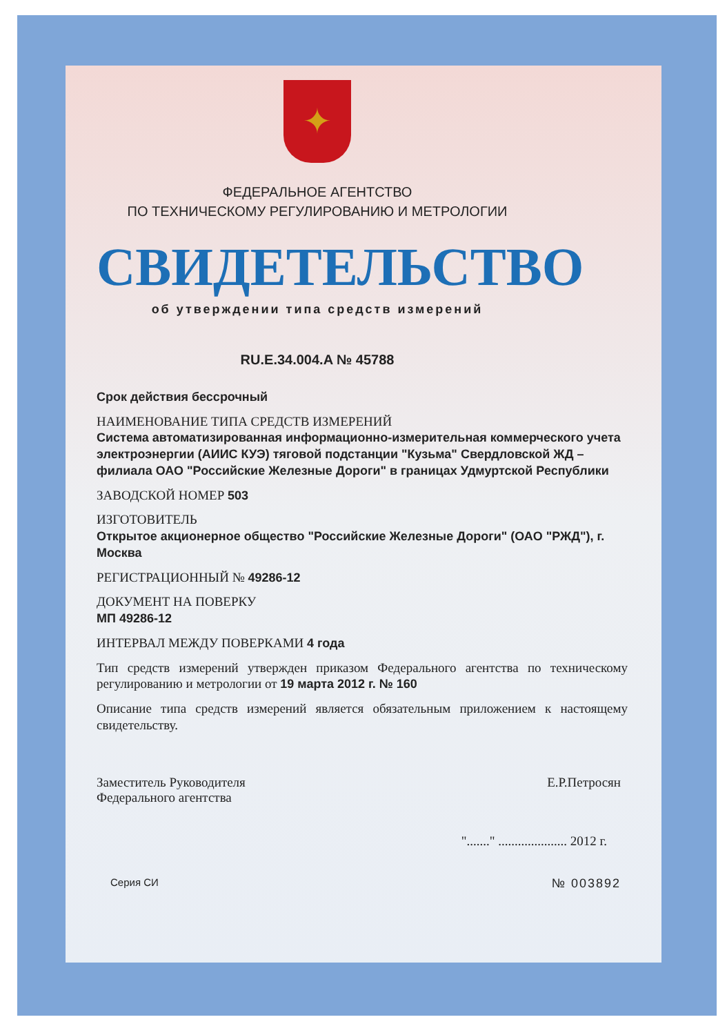✦
ФЕДЕРАЛЬНОЕ АГЕНТСТВО
ПО ТЕХНИЧЕСКОМУ РЕГУЛИРОВАНИЮ И МЕТРОЛОГИИ
СВИДЕТЕЛЬСТВО
об утверждении типа средств измерений
RU.E.34.004.A № 45788
Срок действия бессрочный
НАИМЕНОВАНИЕ ТИПА СРЕДСТВ ИЗМЕРЕНИЙ
Система автоматизированная информационно-измерительная коммерческого учета электроэнергии (АИИС КУЭ) тяговой подстанции "Кузьма" Свердловской ЖД – филиала ОАО "Российские Железные Дороги" в границах Удмуртской Республики
ЗАВОДСКОЙ НОМЕР 503
ИЗГОТОВИТЕЛЬ
Открытое акционерное общество "Российские Железные Дороги" (ОАО "РЖД"), г. Москва
РЕГИСТРАЦИОННЫЙ № 49286-12
ДОКУМЕНТ НА ПОВЕРКУ
МП 49286-12
ИНТЕРВАЛ МЕЖДУ ПОВЕРКАМИ 4 года
Тип средств измерений утвержден приказом Федерального агентства по техническому регулированию и метрологии от 19 марта 2012 г. № 160
Описание типа средств измерений является обязательным приложением к настоящему свидетельству.
Заместитель Руководителя
Федерального агентства
Е.Р.Петросян
"......." ..................... 2012 г.
Серия СИ
№ 003892